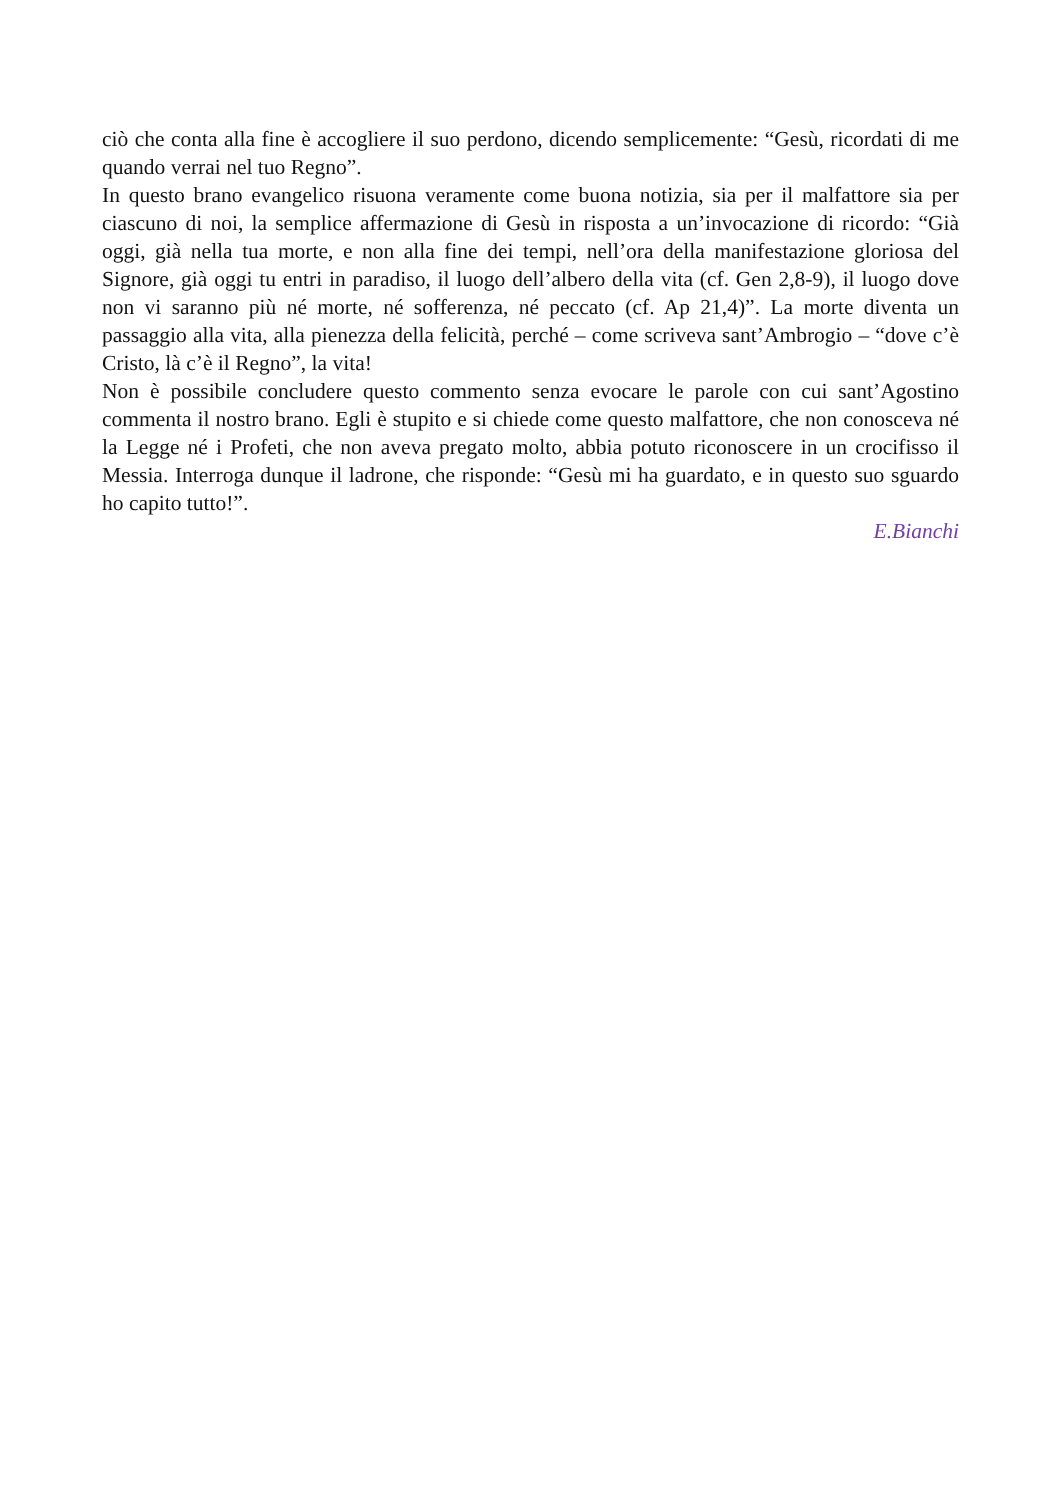ciò che conta alla fine è accogliere il suo perdono, dicendo semplicemente: “Gesù, ricordati di me quando verrai nel tuo Regno”.
In questo brano evangelico risuona veramente come buona notizia, sia per il malfattore sia per ciascuno di noi, la semplice affermazione di Gesù in risposta a un’invocazione di ricordo: “Già oggi, già nella tua morte, e non alla fine dei tempi, nell’ora della manifestazione gloriosa del Signore, già oggi tu entri in paradiso, il luogo dell’albero della vita (cf. Gen 2,8-9), il luogo dove non vi saranno più né morte, né sofferenza, né peccato (cf. Ap 21,4)”. La morte diventa un passaggio alla vita, alla pienezza della felicità, perché – come scriveva sant’Ambrogio – “dove c’è Cristo, là c’è il Regno”, la vita!
Non è possibile concludere questo commento senza evocare le parole con cui sant’Agostino commenta il nostro brano. Egli è stupito e si chiede come questo malfattore, che non conosceva né la Legge né i Profeti, che non aveva pregato molto, abbia potuto riconoscere in un crocifisso il Messia. Interroga dunque il ladrone, che risponde: “Gesù mi ha guardato, e in questo suo sguardo ho capito tutto!”.
E.Bianchi